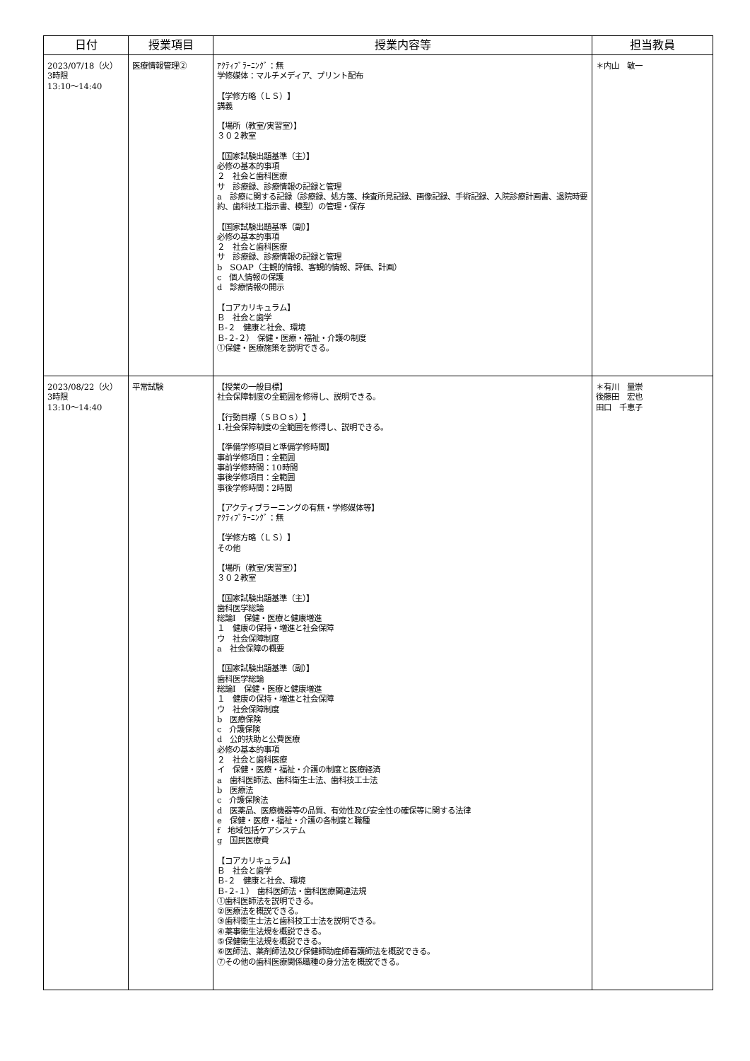| 日付 | 授業項目 | 授業内容等 | 担当教員 |
| --- | --- | --- | --- |
| 2023/07/18（火） 3時限 13:10〜14:40 | 医療情報管理② | ｱｸﾃｨﾌﾞﾗｰﾆﾝｸﾞ：無 学修媒体：マルチメディア、プリント配布 【学修方略（ＬＳ）】 講義 【場所（教室/実習室）】 ３０２教室 【国家試験出題基準（主）】 必修の基本的事項 ２ 社会と歯科医療 サ 診療録、診療情報の記録と管理 a 診療に関する記録（診療録、処方箋、検査所見記録、画像記録、手術記録、入院診療計画書、退院時要約、歯科技工指示書、模型）の管理・保存 【国家試験出題基準（副）】 必修の基本的事項 ２ 社会と歯科医療 サ 診療録、診療情報の記録と管理 b SOAP（主観的情報、客観的情報、評価、計画） c 個人情報の保護 d 診療情報の開示 【コアカリキュラム】 Ｂ 社会と歯学 Ｂ-２ 健康と社会、環境 Ｂ-２-２） 保健・医療・福祉・介護の制度 ①保健・医療施策を説明できる。 | ＊内山 敏一 |
| 2023/08/22（火） 3時限 13:10〜14:40 | 平常試験 | 【授業の一般目標】 社会保障制度の全範囲を修得し、説明できる。 【行動目標（ＳＢＯｓ）】 1.社会保障制度の全範囲を修得し、説明できる。 【準備学修項目と準備学修時間】 事前学修項目：全範囲 事前学修時間：10時間 事後学修項目：全範囲 事後学修時間：2時間 【アクティブラーニングの有無・学修媒体等】 ｱｸﾃｨﾌﾞﾗｰﾆﾝｸﾞ：無 【学修方略（ＬＳ）】 その他 【場所（教室/実習室）】 ３０２教室 【国家試験出題基準（主）】 歯科医学総論 総論Ⅰ 保健・医療と健康増進 １ 健康の保持・増進と社会保障 ウ 社会保障制度 a 社会保障の概要 【国家試験出題基準（副）】 歯科医学総論 総論Ⅰ 保健・医療と健康増進 １ 健康の保持・増進と社会保障 ウ 社会保障制度 b 医療保険 c 介護保険 d 公的扶助と公費医療 必修の基本的事項 ２ 社会と歯科医療 イ 保健・医療・福祉・介護の制度と医療経済 a 歯科医師法、歯科衛生士法、歯科技工士法 b 医療法 c 介護保険法 d 医薬品、医療機器等の品質、有効性及び安全性の確保等に関する法律 e 保健・医療・福祉・介護の各制度と職種 f 地域包括ケアシステム g 国民医療費 【コアカリキュラム】 Ｂ 社会と歯学 Ｂ-２ 健康と社会、環境 Ｂ-２-１） 歯科医師法・歯科医療関連法規 ①歯科医師法を説明できる。 ②医療法を概説できる。 ③歯科衛生士法と歯科技工士法を説明できる。 ④薬事衛生法規を概説できる。 ⑤保健衛生法規を概説できる。 ⑥医師法、薬剤師法及び保健師助産師看護師法を概説できる。 ⑦その他の歯科医療関係職種の身分法を概説できる。 | ＊有川 量崇 後藤田 宏也 田口 千恵子 |